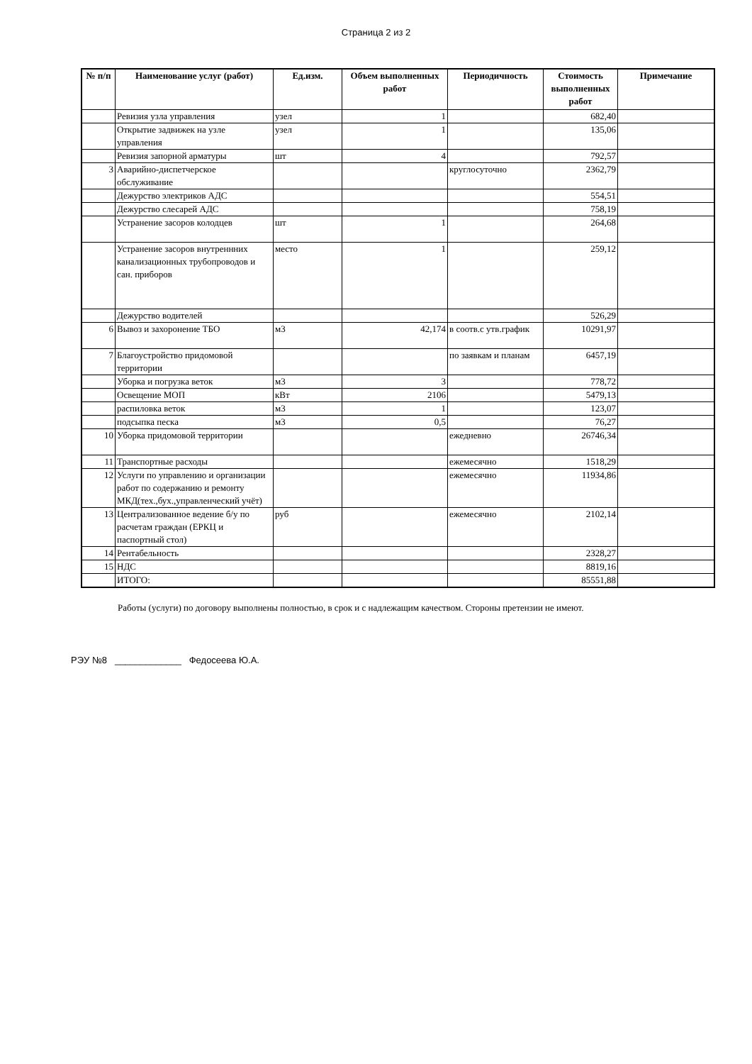Страница 2 из 2
| № п/п | Наименование услуг (работ) | Ед.изм. | Объем выполненных работ | Периодичность | Стоимость выполненных работ | Примечание |
| --- | --- | --- | --- | --- | --- | --- |
| | Ревизия узла управления | узел | 1 | | 682,40 | |
| | Открытие задвижек на узле управления | узел | 1 | | 135,06 | |
| | Ревизия запорной арматуры | шт | 4 | | 792,57 | |
| 3 | Аварийно-диспетчерское обслуживание | | | круглосуточно | 2362,79 | |
| | Дежурство электриков АДС | | | | 554,51 | |
| | Дежурство слесарей АДС | | | | 758,19 | |
| | Устранение засоров колодцев | шт | 1 | | 264,68 | |
| | Устранение засоров внутреннних канализационных трубопроводов и сан. приборов | место | 1 | | 259,12 | |
| | Дежурство водителей | | | | 526,29 | |
| 6 | Вывоз и захоронение ТБО | м3 | 42,174 | в соотв.с утв.график | 10291,97 | |
| 7 | Благоустройство придомовой территории | | | по заявкам и планам | 6457,19 | |
| | Уборка и погрузка веток | м3 | 3 | | 778,72 | |
| | Освещение МОП | кВт | 2106 | | 5479,13 | |
| | распиловка веток | м3 | 1 | | 123,07 | |
| | подсыпка песка | м3 | 0,5 | | 76,27 | |
| 10 | Уборка придомовой территории | | | ежедневно | 26746,34 | |
| 11 | Транспортные расходы | | | ежемесячно | 1518,29 | |
| 12 | Услуги по управлению и организации работ по содержанию и ремонту МКД(тех.,бух.,управленческий учёт) | | | ежемесячно | 11934,86 | |
| 13 | Централизованное ведение б/у по расчетам граждан (ЕРКЦ и паспортный стол) | руб | | ежемесячно | 2102,14 | |
| 14 | Рентабельность | | | | 2328,27 | |
| 15 | НДС | | | | 8819,16 | |
| | ИТОГО: | | | | 85551,88 | |
Работы (услуги) по договору выполнены полностью, в срок и с надлежащим качеством. Стороны претензии не имеют.
РЭУ №8 _____________ Федосеева Ю.А.